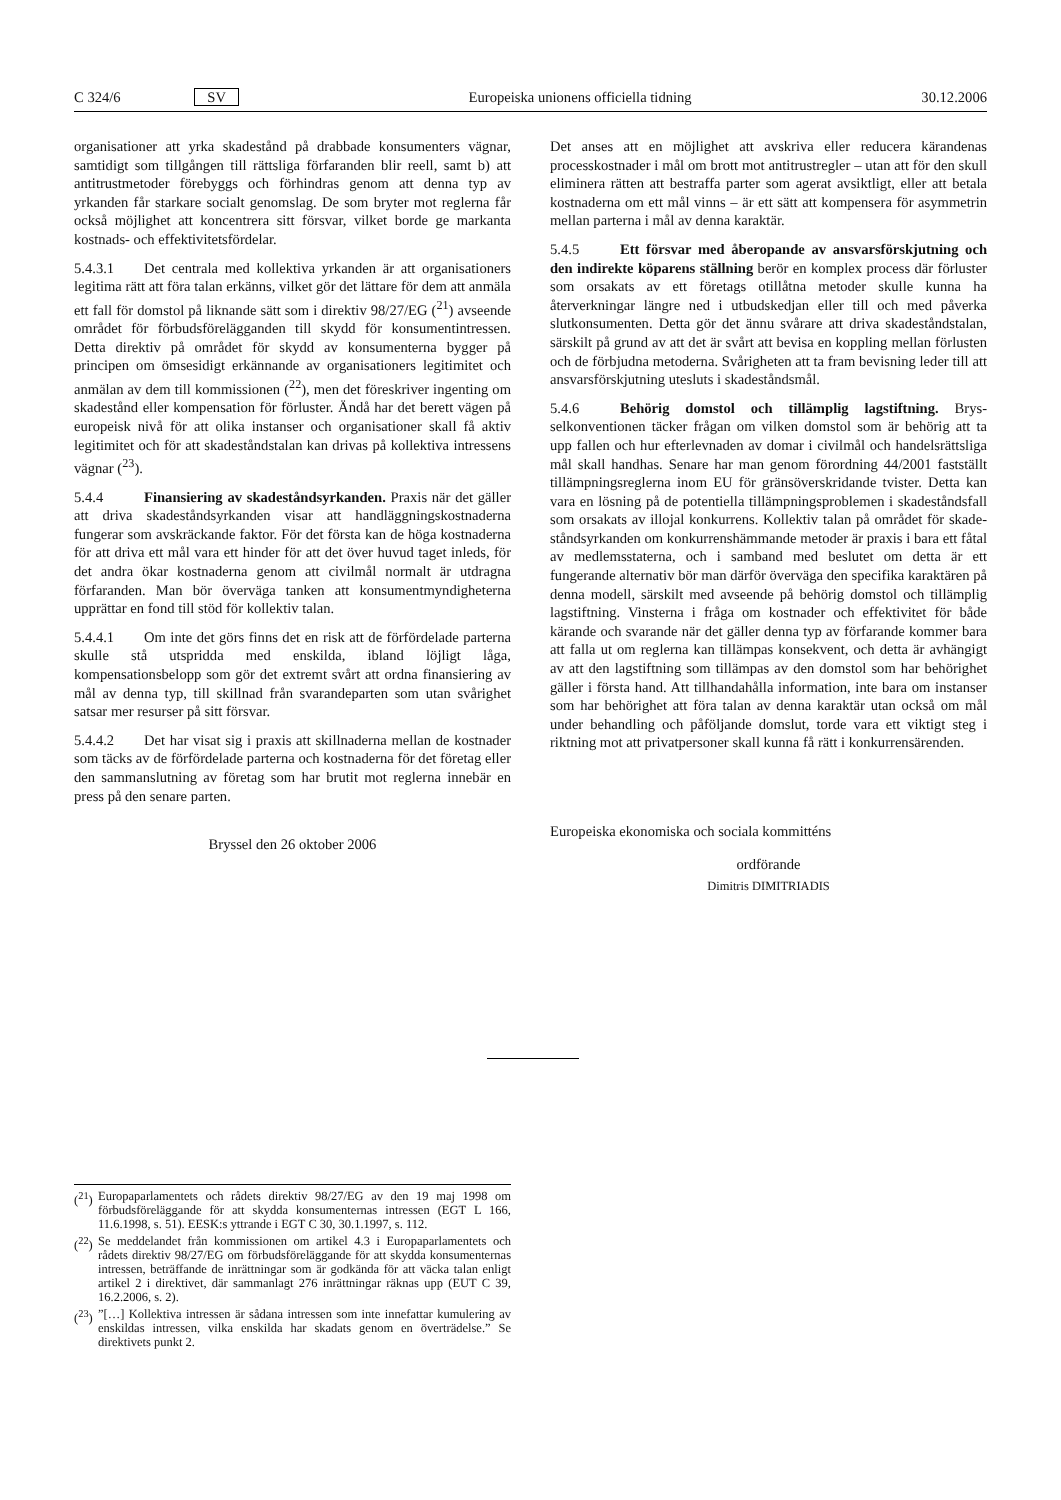C 324/6 SV Europeiska unionens officiella tidning 30.12.2006
organisationer att yrka skadestånd på drabbade konsumenters vägnar, samtidigt som tillgången till rättsliga förfaranden blir reell, samt b) att antitrustmetoder förebyggs och förhindras genom att denna typ av yrkanden får starkare socialt genomslag. De som bryter mot reglerna får också möjlighet att koncentrera sitt försvar, vilket borde ge markanta kostnads- och effektivitets­fördelar.
5.4.3.1 Det centrala med kollektiva yrkanden är att organisa­tioners legitima rätt att föra talan erkänns, vilket gör det lättare för dem att anmäla ett fall för domstol på liknande sätt som i direktiv 98/27/EG (<sup>21</sup>) avseende området för förbudsföreläg­ganden till skydd för konsumentintressen. Detta direktiv på området för skydd av konsumenterna bygger på principen om ömsesidigt erkännande av organisationers legitimitet och anmälan av dem till kommissionen (<sup>22</sup>), men det föreskriver ingenting om skadestånd eller kompensation för förluster. Ändå har det berett vägen på europeisk nivå för att olika instanser och organisationer skall få aktiv legitimitet och för att skade­ståndstalan kan drivas på kollektiva intressens vägnar (<sup>23</sup>).
5.4.4 Finansiering av skadeståndsyrkanden. Praxis när det gäller att driva skadeståndsyrkanden visar att handläggningskost­naderna fungerar som avskräckande faktor. För det första kan de höga kostnaderna för att driva ett mål vara ett hinder för att det över huvud taget inleds, för det andra ökar kostnaderna genom att civilmål normalt är utdragna förfaranden. Man bör överväga tanken att konsumentmyndigheterna upprättar en fond till stöd för kollektiv talan.
5.4.4.1 Om inte det görs finns det en risk att de förfördelade parterna skulle stå utspridda med enskilda, ibland löjligt låga, kompensationsbelopp som gör det extremt svårt att ordna finansiering av mål av denna typ, till skillnad från svarande­parten som utan svårighet satsar mer resurser på sitt försvar.
5.4.4.2 Det har visat sig i praxis att skillnaderna mellan de kostnader som täcks av de förfördelade parterna och kostna­derna för det företag eller den sammanslutning av företag som har brutit mot reglerna innebär en press på den senare parten.
Bryssel den 26 oktober 2006
Det anses att en möjlighet att avskriva eller reducera kärandenas processkostnader i mål om brott mot antitrustregler – utan att för den skull eliminera rätten att bestraffa parter som agerat avsiktligt, eller att betala kostnaderna om ett mål vinns – är ett sätt att kompensera för asymmetrin mellan parterna i mål av denna karaktär.
5.4.5 Ett försvar med åberopande av ansvarsförskjutning och den indirekte köparens ställning berör en komplex process där förluster som orsakats av ett företags otillåtna metoder skulle kunna ha återverkningar längre ned i utbud­skedjan eller till och med påverka slutkonsumenten. Detta gör det ännu svårare att driva skadeståndstalan, särskilt på grund av att det är svårt att bevisa en koppling mellan förlusten och de förbjudna metoderna. Svårigheten att ta fram bevisning leder till att ansvarsförskjutning utesluts i skadeståndsmål.
5.4.6 Behörig domstol och tillämplig lagstiftning. Brys­selkonventionen täcker frågan om vilken domstol som är behörig att ta upp fallen och hur efterlevnaden av domar i civilmål och handelsrättsliga mål skall handhas. Senare har man genom förordning 44/2001 fastställt tillämpningsreglerna inom EU för gränsöverskridande tvister. Detta kan vara en lösning på de potentiella tillämpningsproblemen i skadeståndsfall som orsa­kats av illojal konkurrens. Kollektiv talan på området för skade­ståndsyrkanden om konkurrenshämmande metoder är praxis i bara ett fåtal av medlemsstaterna, och i samband med beslutet om detta är ett fungerande alternativ bör man därför överväga den specifika karaktären på denna modell, särskilt med avseende på behörig domstol och tillämplig lagstiftning. Vinsterna i fråga om kostnader och effektivitet för både kärande och svarande när det gäller denna typ av förfarande kommer bara att falla ut om reglerna kan tillämpas konsekvent, och detta är avhängigt av att den lagstiftning som tillämpas av den domstol som har behö­righet gäller i första hand. Att tillhandahålla information, inte bara om instanser som har behörighet att föra talan av denna karaktär utan också om mål under behandling och påföljande domslut, torde vara ett viktigt steg i riktning mot att privatper­soner skall kunna få rätt i konkurrensärenden.
Europeiska ekonomiska och sociala kommitténs
ordförande
Dimitris DIMITRIADIS
(<sup>21</sup>) Europaparlamentets och rådets direktiv 98/27/EG av den 19 maj 1998 om förbudsföreläggande för att skydda konsumenternas intressen (EGT L 166, 11.6.1998, s. 51). EESK:s yttrande i EGT C 30, 30.1.1997, s. 112.
(<sup>22</sup>) Se meddelandet från kommissionen om artikel 4.3 i Europaparlamen­tets och rådets direktiv 98/27/EG om förbudsföreläggande för att skydda konsumenternas intressen, beträffande de inrättningar som är godkända för att väcka talan enligt artikel 2 i direktivet, där samman­lagt 276 inrättningar räknas upp (EUT C 39, 16.2.2006, s. 2).
(<sup>23</sup>)”[…] Kollektiva intressen är sådana intressen som inte innefattar kumulering av enskildas intressen, vilka enskilda har skadats genom en överträdelse.” Se direktivets punkt 2.